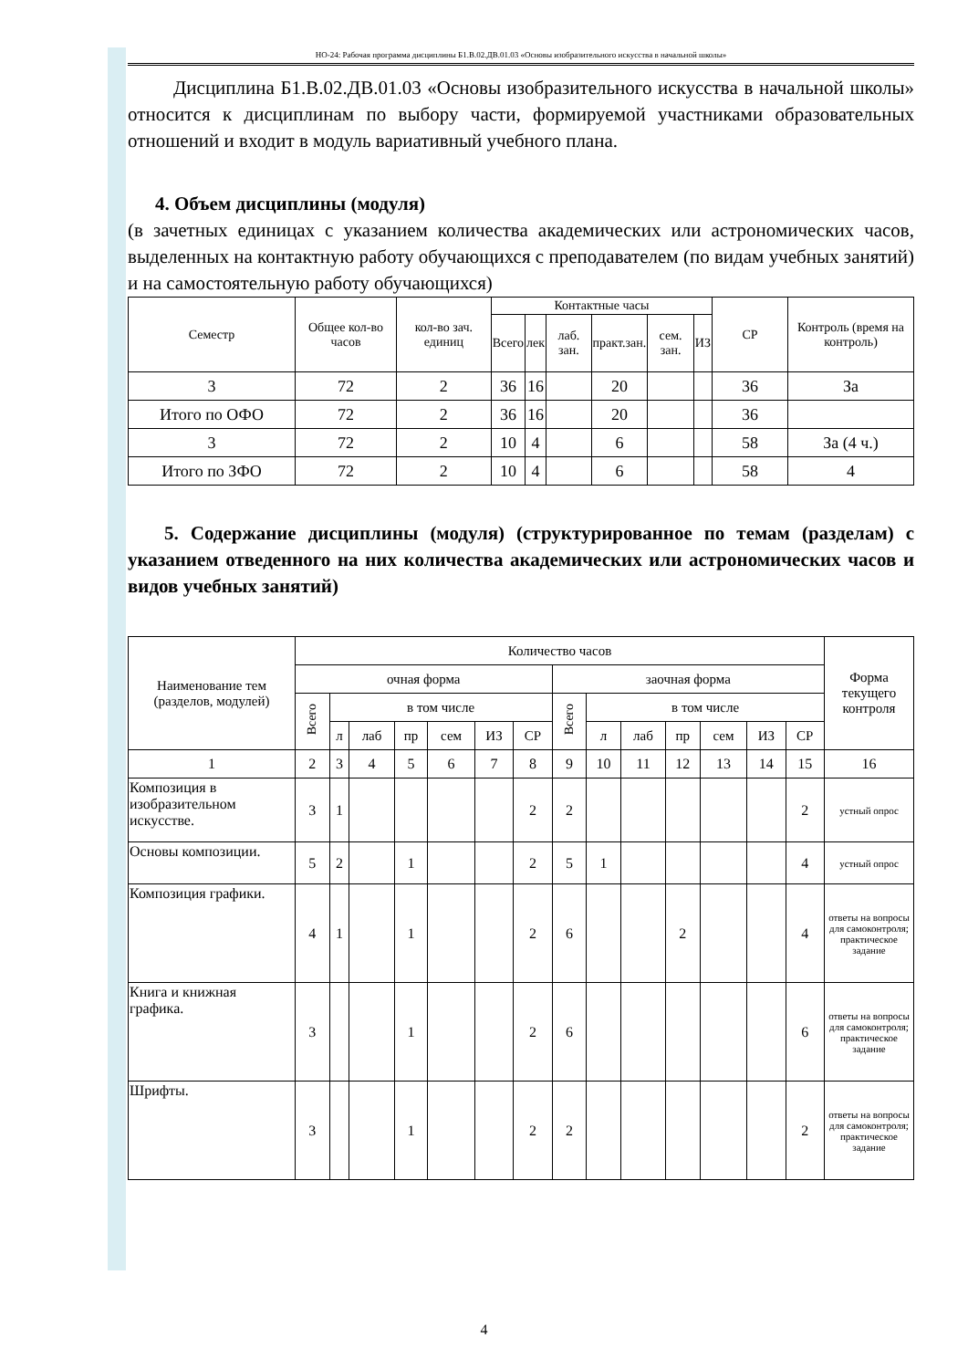НО-24: Рабочая программа дисциплины Б1.В.02.ДВ.01.03 «Основы изобразительного искусства в начальной школы»
Дисциплина Б1.В.02.ДВ.01.03 «Основы изобразительного искусства в начальной школы» относится к дисциплинам по выбору части, формируемой участниками образовательных отношений и входит в модуль вариативный учебного плана.
4. Объем дисциплины (модуля)
(в зачетных единицах с указанием количества академических или астрономических часов, выделенных на контактную работу обучающихся с преподавателем (по видам учебных занятий) и на самостоятельную работу обучающихся)
| Семестр | Общее кол-во часов | кол-во зач. единиц | Контактные часы | | | | | | СР | Контроль (время на контроль) |
| --- | --- | --- | --- | --- | --- | --- | --- | --- | --- | --- |
| | | | Всего | лек | лаб. зан. | практ.зан. | сем. зан. | ИЗ | | |
| 3 | 72 | 2 | 36 | 16 | | 20 | | | 36 | За |
| Итого по ОФО | 72 | 2 | 36 | 16 | | 20 | | | 36 | |
| 3 | 72 | 2 | 10 | 4 | | 6 | | | 58 | За (4 ч.) |
| Итого по ЗФО | 72 | 2 | 10 | 4 | | 6 | | | 58 | 4 |
5. Содержание дисциплины (модуля) (структурированное по темам (разделам) с указанием отведенного на них количества академических или астрономических часов и видов учебных занятий)
| Наименование тем (разделов, модулей) | Количество часов | | | | | | | | | | | | | | Форма текущего контроля |
| --- | --- | --- | --- | --- | --- | --- | --- | --- | --- | --- | --- | --- | --- | --- | --- |
| | очная форма | | | | | | | заочная форма | | | | | | | |
| | Всего | в том числе | | | | | | Всего | в том числе | | | | | | |
| | | л | лаб | пр | сем | ИЗ | СР | | л | лаб | пр | сем | ИЗ | СР | |
| 1 | 2 | 3 | 4 | 5 | 6 | 7 | 8 | 9 | 10 | 11 | 12 | 13 | 14 | 15 | 16 |
| Композиция в изобразительном искусстве. | 3 | 1 | | | | | 2 | 2 | | | | | | 2 | устный опрос |
| Основы композиции. | 5 | 2 | | 1 | | | 2 | 5 | 1 | | | | | 4 | устный опрос |
| Композиция графики. | 4 | 1 | | 1 | | | 2 | 6 | | | 2 | | | 4 | ответы на вопросы для самоконтроля; практическое задание |
| Книга и книжная графика. | 3 | | | 1 | | | 2 | 6 | | | | | | 6 | ответы на вопросы для самоконтроля; практическое задание |
| Шрифты. | 3 | | | 1 | | | 2 | 2 | | | | | | 2 | ответы на вопросы для самоконтроля; практическое задание |
4